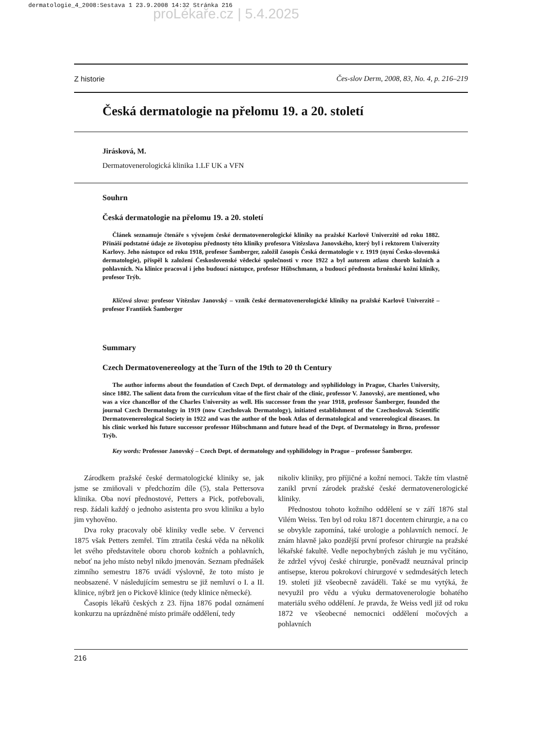dermatologie_4_2008:Sestava 1 23.9.2008 14:32 Stránka 216
proLékaře.cz | 5.4.2025
Z historie Čes-slov Derm, 2008, 83, No. 4, p. 216–219
Česká dermatologie na přelomu 19. a 20. století
Jirásková, M.
Dermatovenerologická klinika 1.LF UK a VFN
Souhrn
Česká dermatologie na přelomu 19. a 20. století
Článek seznamuje čtenáře s vývojem české dermatovenerologické kliniky na pražské Karlově Univerzitě od roku 1882. Přináší podstatné údaje ze životopisu přednosty této kliniky profesora Vítězslava Janovského, který byl i rektorem Univerzity Karlovy. Jeho nástupce od roku 1918, profesor Šamberger, založil časopis Česká dermatologie v r. 1919 (nyní Česko-slovenská dermatologie), přispěl k založení Československé vědecké společnosti v roce 1922 a byl autorem atlasu chorob kožních a pohlavních. Na klinice pracoval i jeho budoucí nástupce, profesor Hűbschmann, a budoucí přednosta brněnské kožní kliniky, profesor Trýb.
Klíčová slova: profesor Vítězslav Janovský – vznik české dermatovenerologické kliniky na pražské Karlově Univerzitě – profesor František Šamberger
Summary
Czech Dermatovenereology at the Turn of the 19th to 20 th Century
The author informs about the foundation of Czech Dept. of dermatology and syphilidology in Prague, Charles University, since 1882. The salient data from the curriculum vitae of the first chair of the clinic, professor V. Janovský, are mentioned, who was a vice chancellor of the Charles University as well. His successor from the year 1918, professor Šamberger, founded the journal Czech Dermatology in 1919 (now Czechslovak Dermatology), initiated establishment of the Czechoslovak Scientific Dermatovenereological Society in 1922 and was the author of the book Atlas of dermatological and venereological diseases. In his clinic worked his future successor professor Hűbschmann and future head of the Dept. of Dermatology in Brno, professor Trýb.
Key words: Professor Janovský – Czech Dept. of dermatology and syphilidology in Prague – professor Šamberger.
Zárodkem pražské české dermatologické kliniky se, jak jsme se zmiňovali v předchozím díle (5), stala Pettersova klinika. Oba noví přednostové, Petters a Pick, potřebovali, resp. žádali každý o jednoho asistenta pro svou kliniku a bylo jim vyhověno.
Dva roky pracovaly obě kliniky vedle sebe. V červenci 1875 však Petters zemřel. Tím ztratila česká věda na několik let svého představitele oboru chorob kožních a pohlavních, neboť na jeho místo nebyl nikdo jmenován. Seznam přednášek zimního semestru 1876 uvádí výslovně, že toto místo je neobsazené. V následujícím semestru se již nemluví o I. a II. klinice, nýbrž jen o Pickově klinice (tedy klinice německé).
Časopis lékařů českých z 23. října 1876 podal oznámení konkurzu na uprázdněné místo primáře oddělení, tedy
nikoliv kliniky, pro příjičné a kožní nemoci. Takže tím vlastně zanikl první zárodek pražské české dermatovenerologické kliniky.
Přednostou tohoto kožního oddělení se v září 1876 stal Vilém Weiss. Ten byl od roku 1871 docentem chirurgie, a na co se obvykle zapomíná, také urologie a pohlavních nemocí. Je znám hlavně jako pozdější první profesor chirurgie na pražské lékařské fakultě. Vedle nepochybných zásluh je mu vyčítáno, že zdržel vývoj české chirurgie, poněvadž neuznával princip antisepse, kterou pokrokoví chirurgové v sedmdesátých letech 19. století již všeobecně zaváděli. Také se mu vytýká, že nevyužil pro vědu a výuku dermatovenerologie bohatého materiálu svého oddělení. Je pravda, že Weiss vedl již od roku 1872 ve všeobecné nemocnici oddělení močových a pohlavních
216